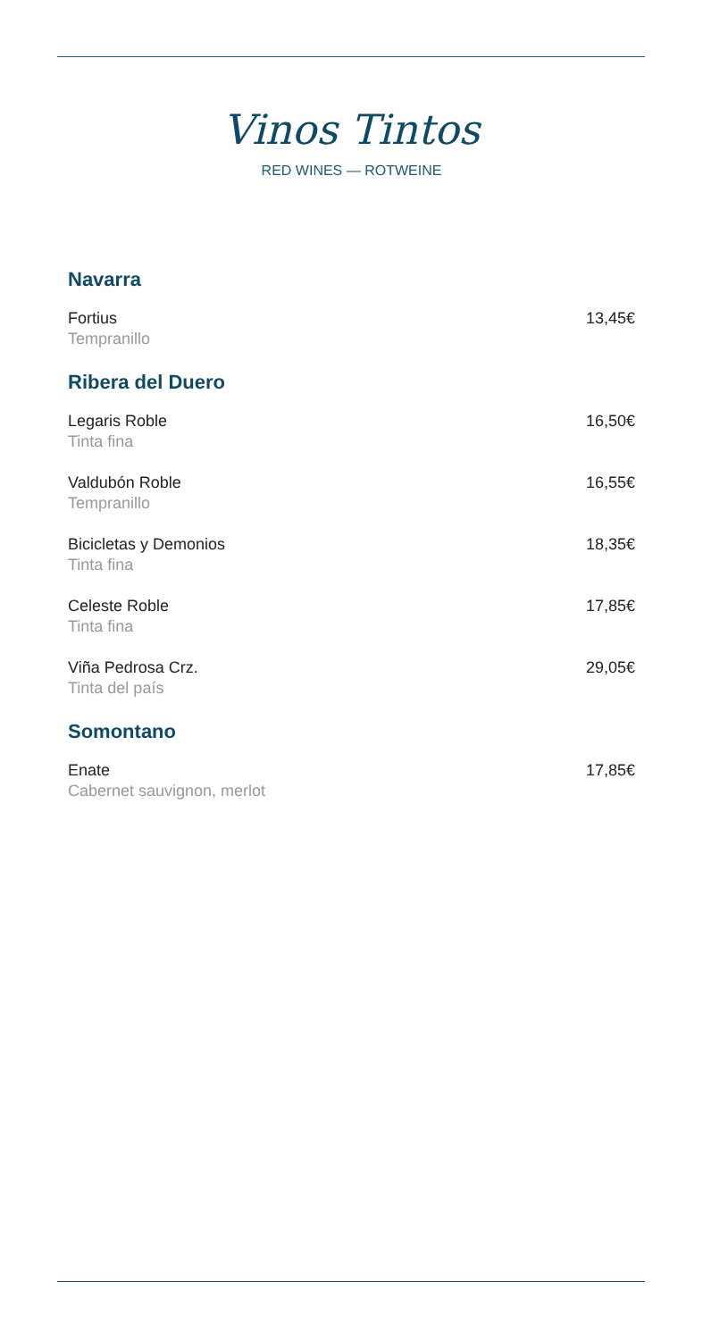Vinos Tintos
RED WINES — ROTWEINE
Navarra
Fortius
Tempranillo
13,45€
Ribera del Duero
Legaris Roble
Tinta fina
16,50€
Valdubón Roble
Tempranillo
16,55€
Bicicletas y Demonios
Tinta fina
18,35€
Celeste Roble
Tinta fina
17,85€
Viña Pedrosa Crz.
Tinta del país
29,05€
Somontano
Enate
Cabernet sauvignon, merlot
17,85€